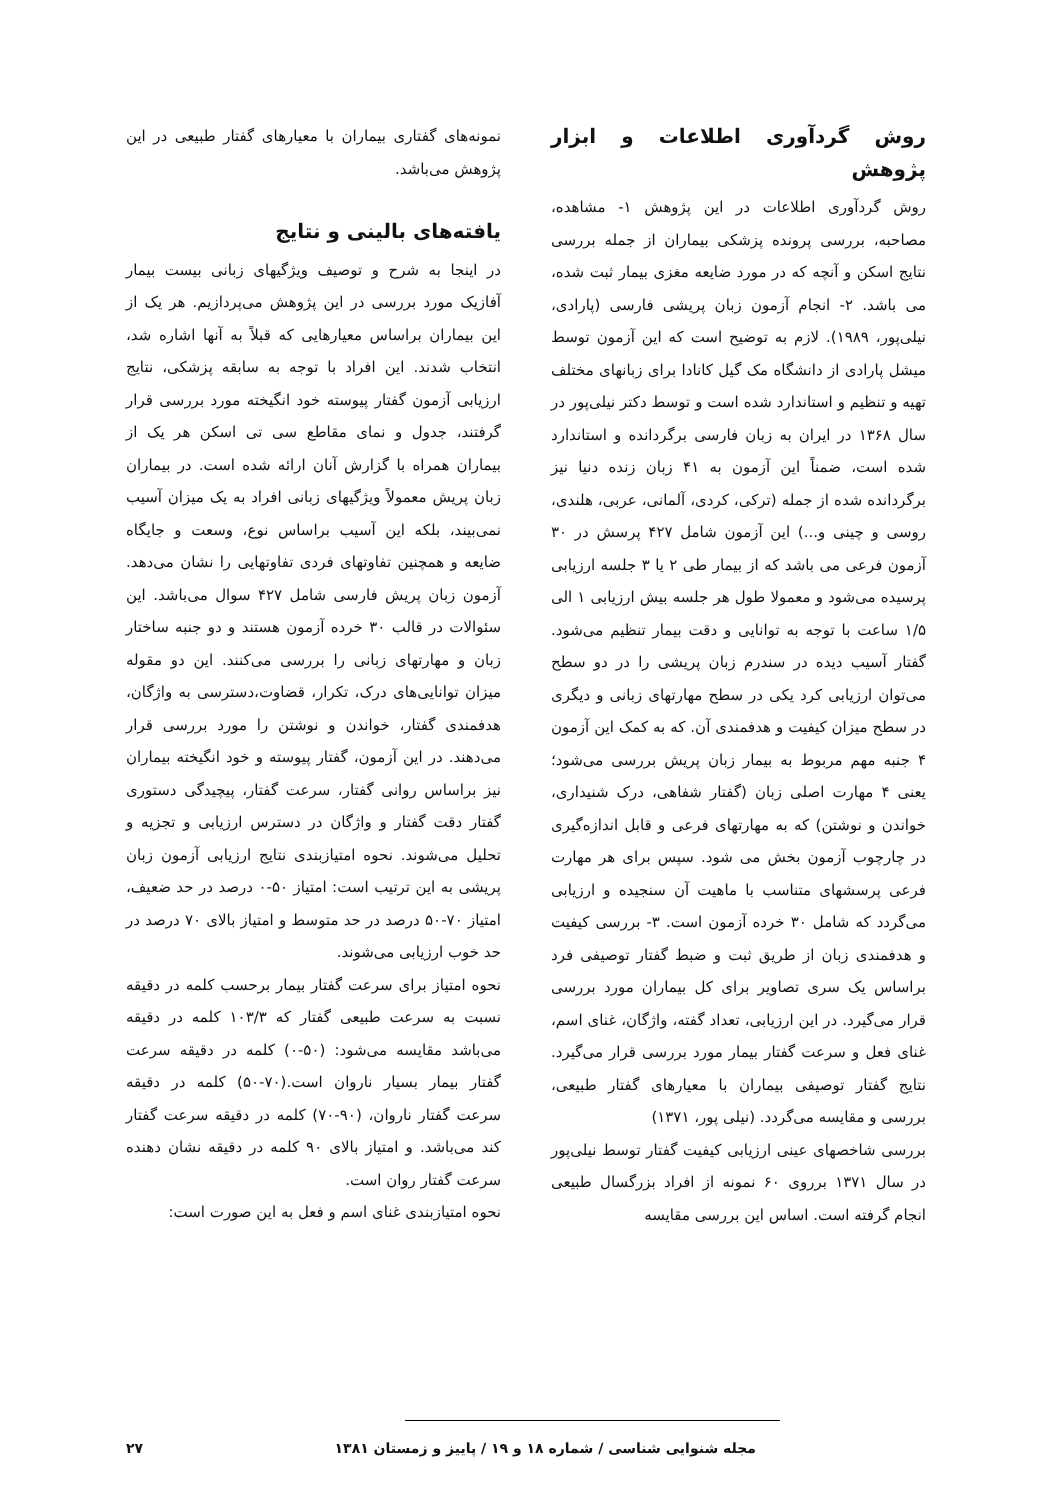روش گردآوری اطلاعات و ابزار پژوهش
روش گردآوری اطلاعات در این پژوهش ۱- مشاهده، مصاحبه، بررسی پرونده پزشکی بیماران از جمله بررسی نتایج اسکن و آنچه که در مورد ضایعه مغزی بیمار ثبت شده، می باشد. ۲- انجام آزمون زبان پریشی فارسی (پارادی، نیلی‌پور، ۱۹۸۹). لازم به توضیح است که این آزمون توسط میشل پارادی از دانشگاه مک گیل کانادا برای زبانهای مختلف تهیه و تنظیم و استاندارد شده است و توسط دکتر نیلی‌پور در سال ۱۳۶۸ در ایران به زبان فارسی برگردانده و استاندارد شده است، ضمناً این آزمون به ۴۱ زبان زنده دنیا نیز برگردانده شده از جمله (ترکی، کردی، آلمانی، عربی، هلندی، روسی و چینی و...) این آزمون شامل ۴۲۷ پرسش در ۳۰ آزمون فرعی می باشد که از بیمار طی ۲ یا ۳ جلسه ارزیابی پرسیده می‌شود و معمولا طول هر جلسه بیش ارزیابی ۱ الی ۱/۵ ساعت با توجه به توانایی و دقت بیمار تنظیم می‌شود. گفتار آسیب دیده در سندرم زبان پریشی را در دو سطح می‌توان ارزیابی کرد یکی در سطح مهارتهای زبانی و دیگری در سطح میزان کیفیت و هدفمندی آن. که به کمک این آزمون ۴ جنبه مهم مربوط به بیمار زبان پریش بررسی می‌شود؛ یعنی ۴ مهارت اصلی زبان (گفتار شفاهی، درک شنیداری، خواندن و نوشتن) که به مهارتهای فرعی و قابل اندازه‌گیری در چارچوب آزمون بخش می شود. سپس برای هر مهارت فرعی پرسشهای متناسب با ماهیت آن سنجیده و ارزیابی می‌گردد که شامل ۳۰ خرده آزمون است. ۳- بررسی کیفیت و هدفمندی زبان از طریق ثبت و ضبط گفتار توصیفی فرد براساس یک سری تصاویر برای کل بیماران مورد بررسی قرار می‌گیرد. در این ارزیابی، تعداد گفته، واژگان، غنای اسم، غنای فعل و سرعت گفتار بیمار مورد بررسی قرار می‌گیرد. نتایج گفتار توصیفی بیماران با معیارهای گفتار طبیعی، بررسی و مقایسه می‌گردد. (نیلی پور، ۱۳۷۱)
بررسی شاخصهای عینی ارزیابی کیفیت گفتار توسط نیلی‌پور در سال ۱۳۷۱ برروی ۶۰ نمونه از افراد بزرگسال طبیعی انجام گرفته است. اساس این بررسی مقایسه
نمونه‌های گفتاری بیماران با معیارهای گفتار طبیعی در این پژوهش می‌باشد.
یافته‌های بالینی و نتایج
در اینجا به شرح و توصیف ویژگیهای زبانی بیست بیمار آفازیک مورد بررسی در این پژوهش می‌پردازیم. هر یک از این بیماران براساس معیارهایی که قبلاً به آنها اشاره شد، انتخاب شدند. این افراد با توجه به سابقه پزشکی، نتایج ارزیابی آزمون گفتار پیوسته خود انگیخته مورد بررسی قرار گرفتند، جدول و نمای مقاطع سی تی اسکن هر یک از بیماران همراه با گزارش آنان ارائه شده است. در بیماران زبان پریش معمولاً ویژگیهای زبانی افراد به یک میزان آسیب نمی‌بیند، بلکه این آسیب براساس نوع، وسعت و جایگاه ضایعه و همچنین تفاوتهای فردی تفاوتهایی را نشان می‌دهد. آزمون زبان پریش فارسی شامل ۴۲۷ سوال می‌باشد. این سئوالات در قالب ۳۰ خرده آزمون هستند و دو جنبه ساختار زبان و مهارتهای زبانی را بررسی می‌کنند. این دو مقوله میزان توانایی‌های درک، تکرار، قضاوت،دسترسی به واژگان، هدفمندی گفتار، خواندن و نوشتن را مورد بررسی قرار می‌دهند. در این آزمون، گفتار پیوسته و خود انگیخته بیماران نیز براساس روانی گفتار، سرعت گفتار، پیچیدگی دستوری گفتار دقت گفتار و واژگان در دسترس ارزیابی و تجزیه و تحلیل می‌شوند. نحوه امتیازبندی نتایج ارزیابی آزمون زبان پریشی به این ترتیب است: امتیاز ۵۰-۰ درصد در حد ضعیف، امتیاز ۷۰-۵۰ درصد در حد متوسط و امتیاز بالای ۷۰ درصد در حد خوب ارزیابی می‌شوند.
نحوه امتیاز برای سرعت گفتار بیمار برحسب کلمه در دقیقه نسبت به سرعت طبیعی گفتار که ۱۰۳/۳ کلمه در دقیقه می‌باشد مقایسه می‌شود: (۵۰-۰) کلمه در دقیقه سرعت گفتار بیمار بسیار ناروان است.(۷۰-۵۰) کلمه در دقیقه سرعت گفتار ناروان، (۹۰-۷۰) کلمه در دقیقه سرعت گفتار کند می‌باشد. و امتیاز بالای ۹۰ کلمه در دقیقه نشان دهنده سرعت گفتار روان است.
نحوه امتیازبندی غنای اسم و فعل به این صورت است:
مجله شنوایی شناسی / شماره ۱۸ و ۱۹ / پاییز و زمستان ۱۳۸۱ ۲۷